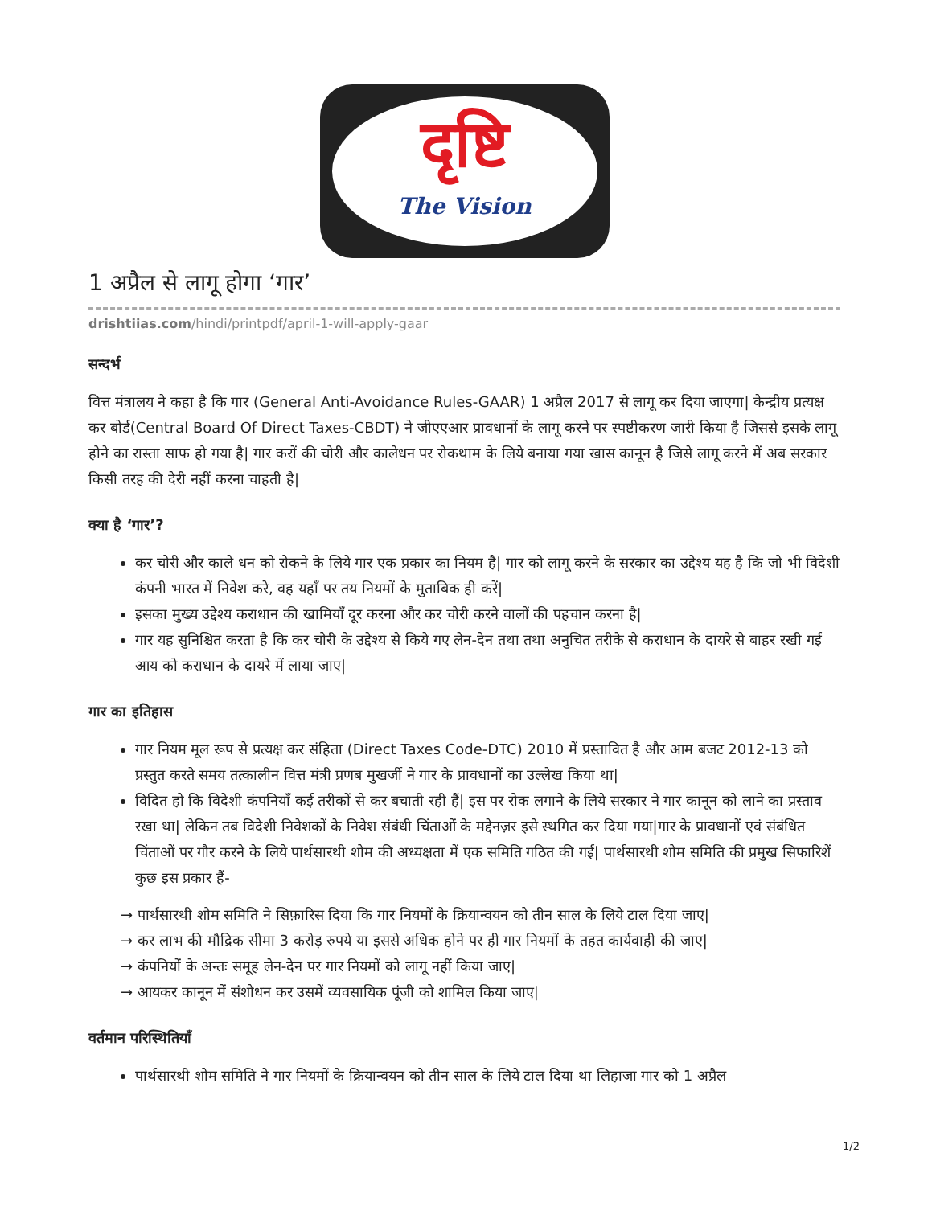दृष्टि
The Vision
1 अप्रैल से लागू होगा ‘गार’
drishtiias.com/hindi/printpdf/april-1-will-apply-gaar
सन्दर्भ
वित्त मंत्रालय ने कहा है कि गार (General Anti-Avoidance Rules-GAAR) 1 अप्रैल 2017 से लागू कर दिया जाएगा| केन्द्रीय प्रत्यक्ष कर बोर्ड(Central Board Of Direct Taxes-CBDT) ने जीएएआर प्रावधानों के लागू करने पर स्पष्टीकरण जारी किया है जिससे इसके लागू होने का रास्ता साफ हो गया है| गार करों की चोरी और कालेधन पर रोकथाम के लिये बनाया गया खास कानून है जिसे लागू करने में अब सरकार किसी तरह की देरी नहीं करना चाहती है|
क्या है ‘गार’?
कर चोरी और काले धन को रोकने के लिये गार एक प्रकार का नियम है| गार को लागू करने के सरकार का उद्देश्य यह है कि जो भी विदेशी कंपनी भारत में निवेश करे, वह यहाँ पर तय नियमों के मुताबिक ही करें|
इसका मुख्य उद्देश्य कराधान की खामियाँ दूर करना और कर चोरी करने वालों की पहचान करना है|
गार यह सुनिश्चित करता है कि कर चोरी के उद्देश्य से किये गए लेन-देन तथा तथा अनुचित तरीके से कराधान के दायरे से बाहर रखी गई आय को कराधान के दायरे में लाया जाए|
गार का इतिहास
गार नियम मूल रूप से प्रत्यक्ष कर संहिता (Direct Taxes Code-DTC) 2010 में प्रस्तावित है और आम बजट 2012-13 को प्रस्तुत करते समय तत्कालीन वित्त मंत्री प्रणब मुखर्जी ने गार के प्रावधानों का उल्लेख किया था|
विदित हो कि विदेशी कंपनियाँ कई तरीकों से कर बचाती रही हैं| इस पर रोक लगाने के लिये सरकार ने गार कानून को लाने का प्रस्ताव रखा था| लेकिन तब विदेशी निवेशकों के निवेश संबंधी चिंताओं के मद्देनज़र इसे स्थगित कर दिया गया|गार के प्रावधानों एवं संबंधित चिंताओं पर गौर करने के लिये पार्थसारथी शोम की अध्यक्षता में एक समिति गठित की गई| पार्थसारथी शोम समिति की प्रमुख सिफारिशें कुछ इस प्रकार हैं-
→ पार्थसारथी शोम समिति ने सिफ़ारिस दिया कि गार नियमों के क्रियान्वयन को तीन साल के लिये टाल दिया जाए|
→ कर लाभ की मौद्रिक सीमा 3 करोड़ रुपये या इससे अधिक होने पर ही गार नियमों के तहत कार्यवाही की जाए|
→ कंपनियों के अन्तः समूह लेन-देन पर गार नियमों को लागू नहीं किया जाए|
→ आयकर कानून में संशोधन कर उसमें व्यवसायिक पूंजी को शामिल किया जाए|
वर्तमान परिस्थितियाँ
पार्थसारथी शोम समिति ने गार नियमों के क्रियान्वयन को तीन साल के लिये टाल दिया था लिहाजा गार को 1 अप्रैल
1/2